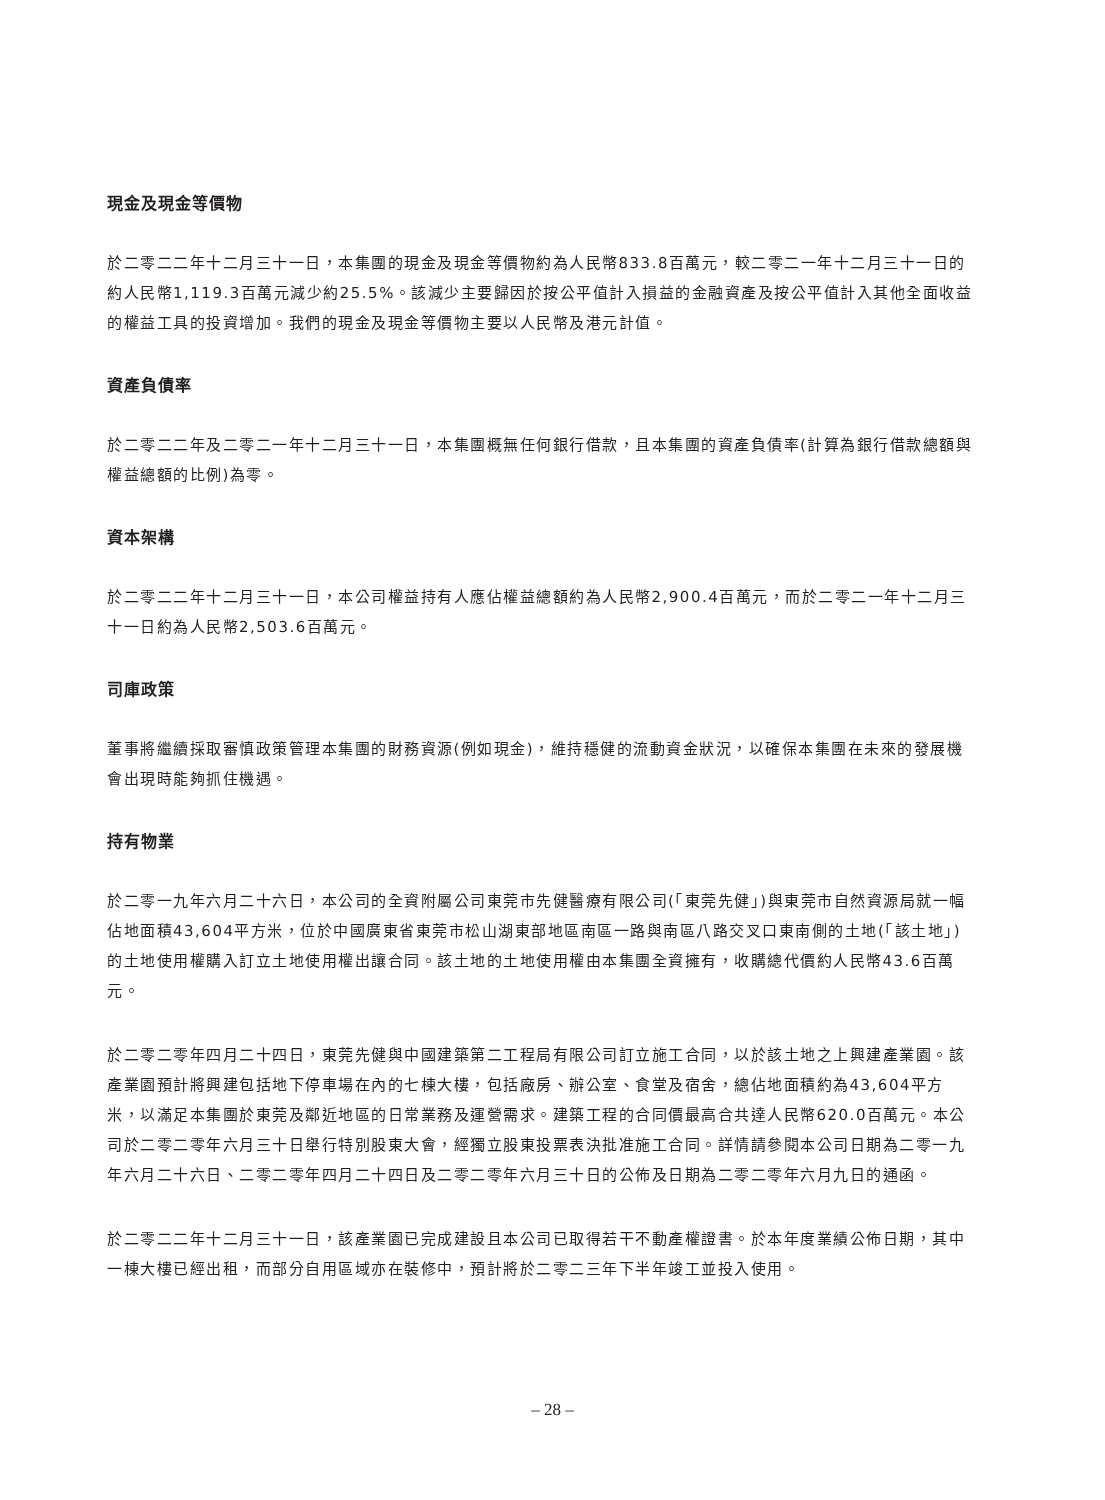現金及現金等價物
於二零二二年十二月三十一日，本集團的現金及現金等價物約為人民幣833.8百萬元，較二零二一年十二月三十一日的約人民幣1,119.3百萬元減少約25.5%。該減少主要歸因於按公平值計入損益的金融資產及按公平值計入其他全面收益的權益工具的投資增加。我們的現金及現金等價物主要以人民幣及港元計值。
資產負債率
於二零二二年及二零二一年十二月三十一日，本集團概無任何銀行借款，且本集團的資產負債率(計算為銀行借款總額與權益總額的比例)為零。
資本架構
於二零二二年十二月三十一日，本公司權益持有人應佔權益總額約為人民幣2,900.4百萬元，而於二零二一年十二月三十一日約為人民幣2,503.6百萬元。
司庫政策
董事將繼續採取審慎政策管理本集團的財務資源(例如現金)，維持穩健的流動資金狀況，以確保本集團在未來的發展機會出現時能夠抓住機遇。
持有物業
於二零一九年六月二十六日，本公司的全資附屬公司東莞市先健醫療有限公司(「東莞先健」)與東莞市自然資源局就一幅佔地面積43,604平方米，位於中國廣東省東莞市松山湖東部地區南區一路與南區八路交叉口東南側的土地(「該土地」)的土地使用權購入訂立土地使用權出讓合同。該土地的土地使用權由本集團全資擁有，收購總代價約人民幣43.6百萬元。
於二零二零年四月二十四日，東莞先健與中國建築第二工程局有限公司訂立施工合同，以於該土地之上興建產業園。該產業園預計將興建包括地下停車場在內的七棟大樓，包括廠房、辦公室、食堂及宿舍，總佔地面積約為43,604平方米，以滿足本集團於東莞及鄰近地區的日常業務及運營需求。建築工程的合同價最高合共達人民幣620.0百萬元。本公司於二零二零年六月三十日舉行特別股東大會，經獨立股東投票表決批准施工合同。詳情請參閱本公司日期為二零一九年六月二十六日、二零二零年四月二十四日及二零二零年六月三十日的公佈及日期為二零二零年六月九日的通函。
於二零二二年十二月三十一日，該產業園已完成建設且本公司已取得若干不動產權證書。於本年度業績公佈日期，其中一棟大樓已經出租，而部分自用區域亦在裝修中，預計將於二零二三年下半年竣工並投入使用。
– 28 –